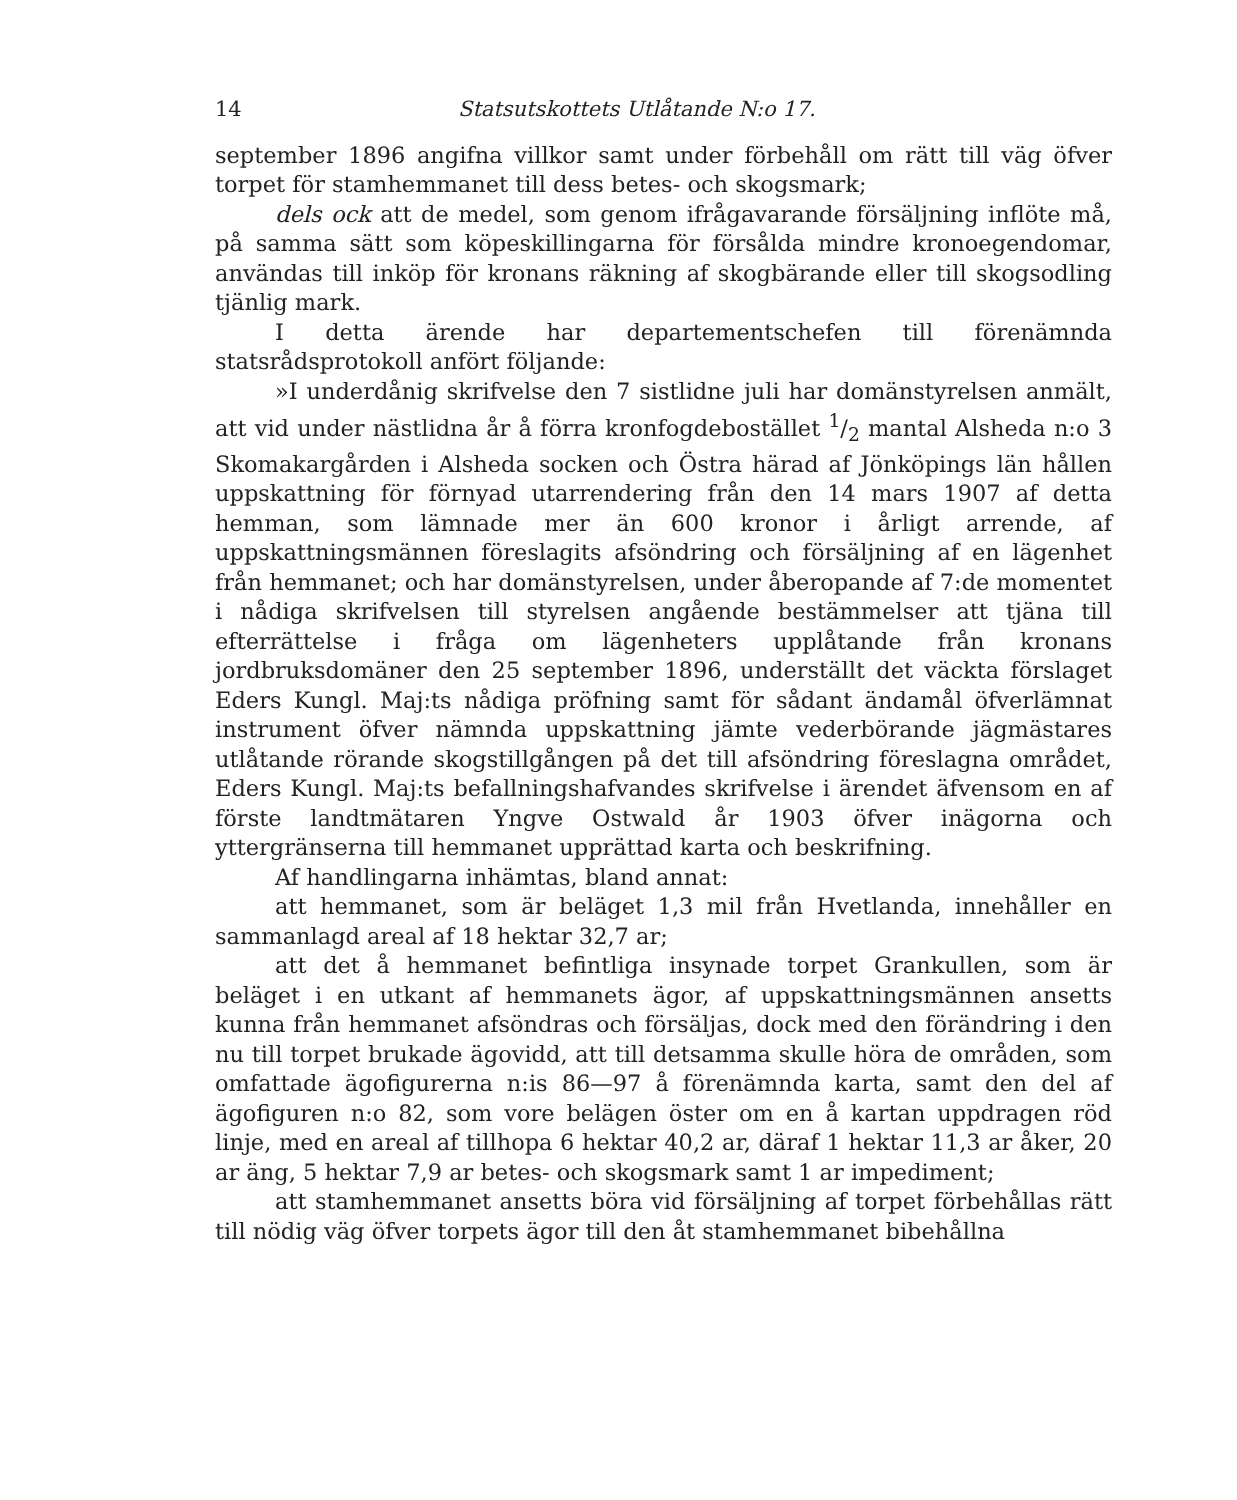14 Statsutskottets Utlåtande N:o 17.
september 1896 angifna villkor samt under förbehåll om rätt till väg öfver torpet för stamhemmanet till dess betes- och skogsmark;
dels ock att de medel, som genom ifrågavarande försäljning inflöte må, på samma sätt som köpeskillingarna för försålda mindre kronoegendomar, användas till inköp för kronans räkning af skogbärande eller till skogsodling tjänlig mark.
I detta ärende har departementschefen till förenämnda statsrådsprotokoll anfört följande:
»I underdånig skrifvelse den 7 sistlidne juli har domänstyrelsen anmält, att vid under nästlidna år å förra kronfogdebostället 1/2 mantal Alsheda n:o 3 Skomakargården i Alsheda socken och Östra härad af Jönköpings län hållen uppskattning för förnyad utarrendering från den 14 mars 1907 af detta hemman, som lämnade mer än 600 kronor i årligt arrende, af uppskattningsmännen föreslagits afsöndring och försäljning af en lägenhet från hemmanet; och har domänstyrelsen, under åberopande af 7:de momentet i nådiga skrifvelsen till styrelsen angående bestämmelser att tjäna till efterrättelse i fråga om lägenheters upplåtande från kronans jordbruksdomäner den 25 september 1896, underställt det väckta förslaget Eders Kungl. Maj:ts nådiga pröfning samt för sådant ändamål öfverlämnat instrument öfver nämnda uppskattning jämte vederbörande jägmästares utlåtande rörande skogstillgången på det till afsöndring föreslagna området, Eders Kungl. Maj:ts befallningshafvandes skrifvelse i ärendet äfvensom en af förste landtmätaren Yngve Ostwald år 1903 öfver inägorna och yttergränserna till hemmanet upprättad karta och beskrifning.
Af handlingarna inhämtas, bland annat:
att hemmanet, som är beläget 1,3 mil från Hvetlanda, innehåller en sammanlagd areal af 18 hektar 32,7 ar;
att det å hemmanet befintliga insynade torpet Grankullen, som är beläget i en utkant af hemmanets ägor, af uppskattningsmännen ansetts kunna från hemmanet afsöndras och försäljas, dock med den förändring i den nu till torpet brukade ägovidd, att till detsamma skulle höra de områden, som omfattade ägofigurerna n:is 86—97 å förenämnda karta, samt den del af ägofiguren n:o 82, som vore belägen öster om en å kartan uppdragen röd linje, med en areal af tillhopa 6 hektar 40,2 ar, däraf 1 hektar 11,3 ar åker, 20 ar äng, 5 hektar 7,9 ar betes- och skogsmark samt 1 ar impediment;
att stamhemmanet ansetts böra vid försäljning af torpet förbehållas rätt till nödig väg öfver torpets ägor till den åt stamhemmanet bibehållna